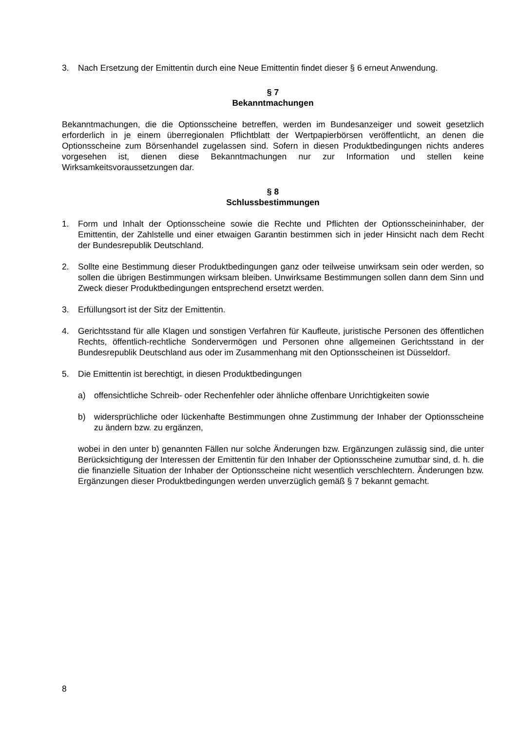3. Nach Ersetzung der Emittentin durch eine Neue Emittentin findet dieser § 6 erneut Anwendung.
§ 7
Bekanntmachungen
Bekanntmachungen, die die Optionsscheine betreffen, werden im Bundesanzeiger und soweit gesetzlich erforderlich in je einem überregionalen Pflichtblatt der Wertpapierbörsen veröffentlicht, an denen die Optionsscheine zum Börsenhandel zugelassen sind. Sofern in diesen Produktbedingungen nichts anderes vorgesehen ist, dienen diese Bekanntmachungen nur zur Information und stellen keine Wirksamkeitsvoraussetzungen dar.
§ 8
Schlussbestimmungen
1. Form und Inhalt der Optionsscheine sowie die Rechte und Pflichten der Optionsscheininhaber, der Emittentin, der Zahlstelle und einer etwaigen Garantin bestimmen sich in jeder Hinsicht nach dem Recht der Bundesrepublik Deutschland.
2. Sollte eine Bestimmung dieser Produktbedingungen ganz oder teilweise unwirksam sein oder werden, so sollen die übrigen Bestimmungen wirksam bleiben. Unwirksame Bestimmungen sollen dann dem Sinn und Zweck dieser Produktbedingungen entsprechend ersetzt werden.
3. Erfüllungsort ist der Sitz der Emittentin.
4. Gerichtsstand für alle Klagen und sonstigen Verfahren für Kaufleute, juristische Personen des öffentlichen Rechts, öffentlich-rechtliche Sondervermögen und Personen ohne allgemeinen Gerichtsstand in der Bundesrepublik Deutschland aus oder im Zusammenhang mit den Optionsscheinen ist Düsseldorf.
5. Die Emittentin ist berechtigt, in diesen Produktbedingungen
a) offensichtliche Schreib- oder Rechenfehler oder ähnliche offenbare Unrichtigkeiten sowie
b) widersprüchliche oder lückenhafte Bestimmungen ohne Zustimmung der Inhaber der Optionsscheine zu ändern bzw. zu ergänzen,
wobei in den unter b) genannten Fällen nur solche Änderungen bzw. Ergänzungen zulässig sind, die unter Berücksichtigung der Interessen der Emittentin für den Inhaber der Optionsscheine zumutbar sind, d. h. die die finanzielle Situation der Inhaber der Optionsscheine nicht wesentlich verschlechtern. Änderungen bzw. Ergänzungen dieser Produktbedingungen werden unverzüglich gemäß § 7 bekannt gemacht.
8